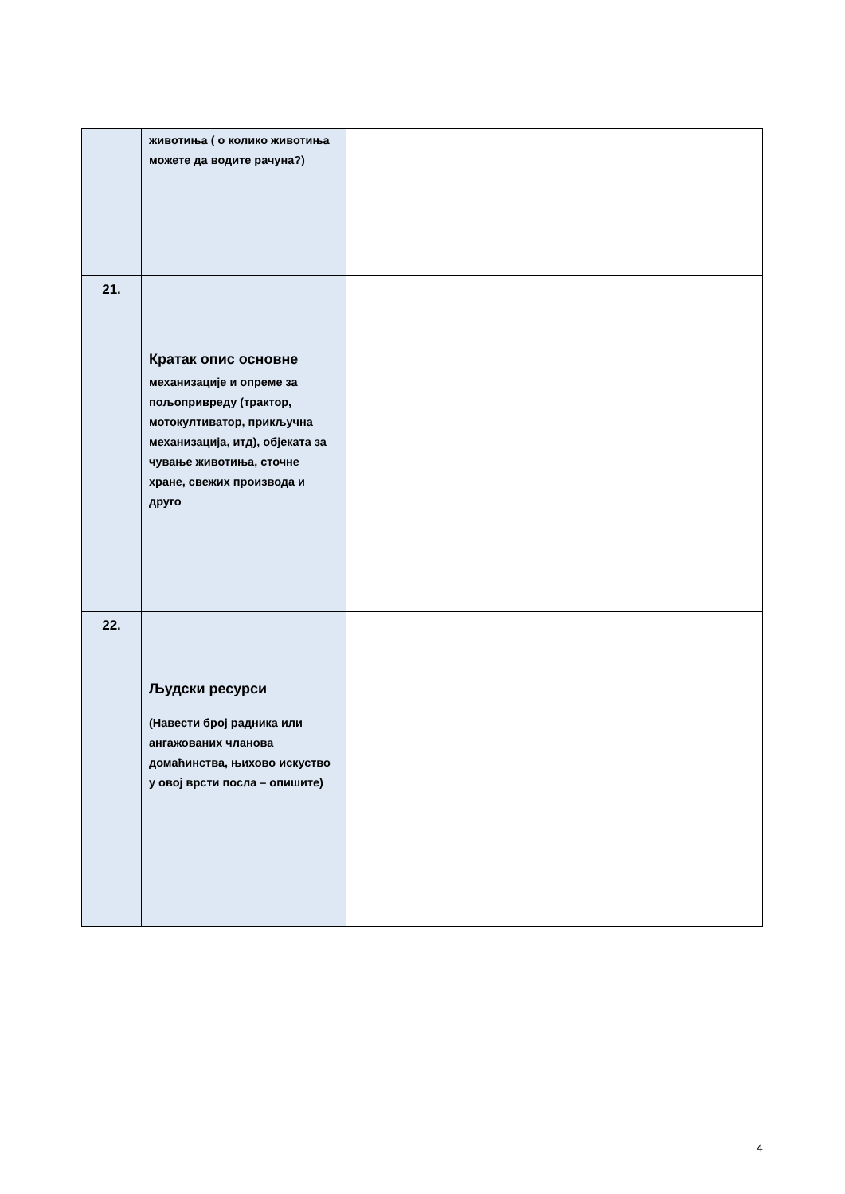| | животиња ( о колико животиња можете да водите рачуна?) | |
| 21. | Кратак опис основне механизације и опреме за пољопривреду (трактор, мотокултиватор, прикључна механизација, итд), објеката за чување животиња, сточне хране, свежих производа и друго | |
| 22. | Људски ресурси (Навести број радника или ангажованих чланова домаћинства, њихово искуство у овој врсти посла – опишите) | |
4